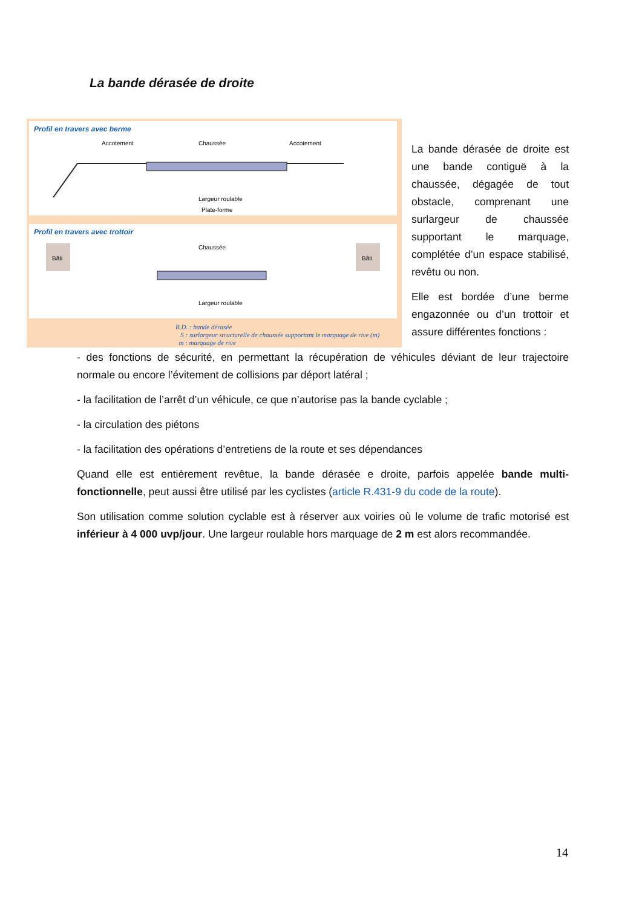La bande dérasée de droite
Profil en travers avec berme
Chaussée
Accotement
Accotement
Largeur roulable
Plate-forme
Profil en travers avec trottoir
Bâti
Bâti
Chaussée
Largeur roulable
B.D. : bande dérasée
S : surlargeur structurelle de chaussée supportant le marquage de rive (m)
m : marquage de rive
La bande dérasée de droite est une bande contiguë à la chaussée, dégagée de tout obstacle, comprenant une surlargeur de chaussée supportant le marquage, complétée d’un espace stabilisé, revêtu ou non.
Elle est bordée d’une berme engazonnée ou d’un trottoir et assure différentes fonctions :
- des fonctions de sécurité, en permettant la récupération de véhicules déviant de leur trajectoire normale ou encore l’évitement de collisions par déport latéral ;
- la facilitation de l’arrêt d’un véhicule, ce que n’autorise pas la bande cyclable ;
- la circulation des piétons
- la facilitation des opérations d’entretiens de la route et ses dépendances
Quand elle est entièrement revêtue, la bande dérasée e droite, parfois appelée bande multi-fonctionnelle, peut aussi être utilisé par les cyclistes (article R.431-9 du code de la route).
Son utilisation comme solution cyclable est à réserver aux voiries où le volume de trafic motorisé est inférieur à 4 000 uvp/jour. Une largeur roulable hors marquage de 2 m est alors recommandée.
14